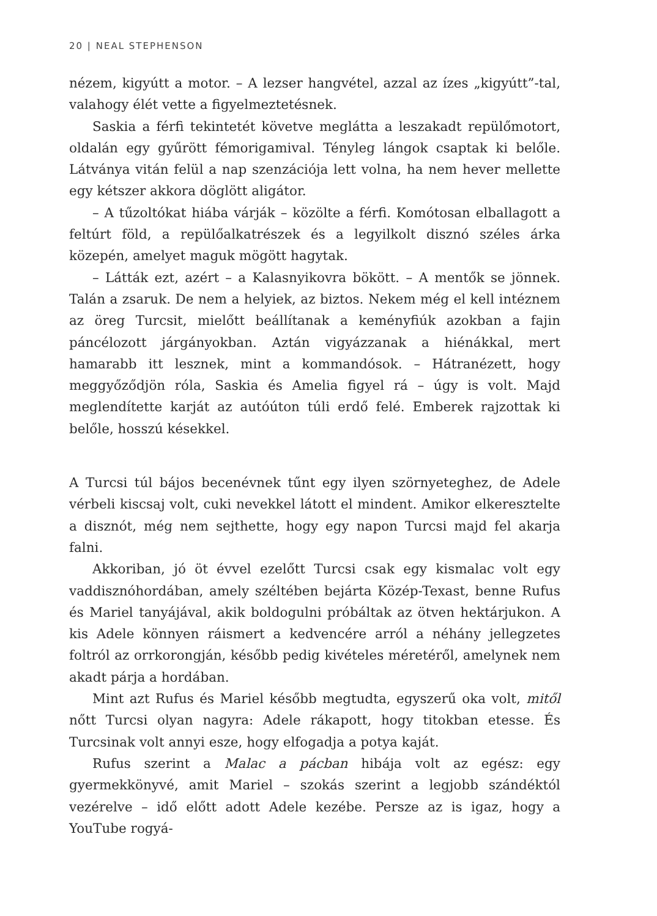20 | NEAL STEPHENSON
nézem, kigyútt a motor. – A lezser hangvétel, azzal az ízes „kigyútt”-tal, valahogy élét vette a figyelmeztetésnek.
Saskia a férfi tekintetét követve meglátta a leszakadt repülőmotort, oldalán egy gyűrött fémorigamival. Tényleg lángok csaptak ki belőle. Látványa vitán felül a nap szenzációja lett volna, ha nem hever mellette egy kétszer akkora döglött aligátor.
– A tűzoltókat hiába várják – közölte a férfi. Komótosan elballagott a feltúrt föld, a repülőalkatrészek és a legyilkolt disznó széles árka közepén, amelyet maguk mögött hagytak.
– Látták ezt, azért – a Kalasnyikovra bökött. – A mentők se jönnek. Talán a zsaruk. De nem a helyiek, az biztos. Nekem még el kell intéznem az öreg Turcsit, mielőtt beállítanak a keményfiúk azokban a fajin páncélozott járgányokban. Aztán vigyázzanak a hiénákkal, mert hamarabb itt lesznek, mint a kommandósok. – Hátranézett, hogy meggyőződjön róla, Saskia és Amelia figyel rá – úgy is volt. Majd meglendítette karját az autóúton túli erdő felé. Emberek rajzottak ki belőle, hosszú késekkel.
A Turcsi túl bájos becenévnek tűnt egy ilyen szörnyeteghez, de Adele vérbeli kiscsaj volt, cuki nevekkel látott el mindent. Amikor elkeresztelte a disznót, még nem sejthette, hogy egy napon Turcsi majd fel akarja falni.
Akkoriban, jó öt évvel ezelőtt Turcsi csak egy kismalac volt egy vaddisznóhordában, amely széltében bejárta Közép-Texast, benne Rufus és Mariel tanyájával, akik boldogulni próbáltak az ötven hektárjukon. A kis Adele könnyen ráismert a kedvencére arról a néhány jellegzetes foltról az orrkorongján, később pedig kivételes méretéről, amelynek nem akadt párja a hordában.
Mint azt Rufus és Mariel később megtudta, egyszerű oka volt, mitől nőtt Turcsi olyan nagyra: Adele rákapott, hogy titokban etesse. És Turcsinak volt annyi esze, hogy elfogadja a potya kaját.
Rufus szerint a Malac a pácban hibája volt az egész: egy gyermekkönyvé, amit Mariel – szokás szerint a legjobb szándéktól vezérelve – idő előtt adott Adele kezébe. Persze az is igaz, hogy a YouTube rogyá-